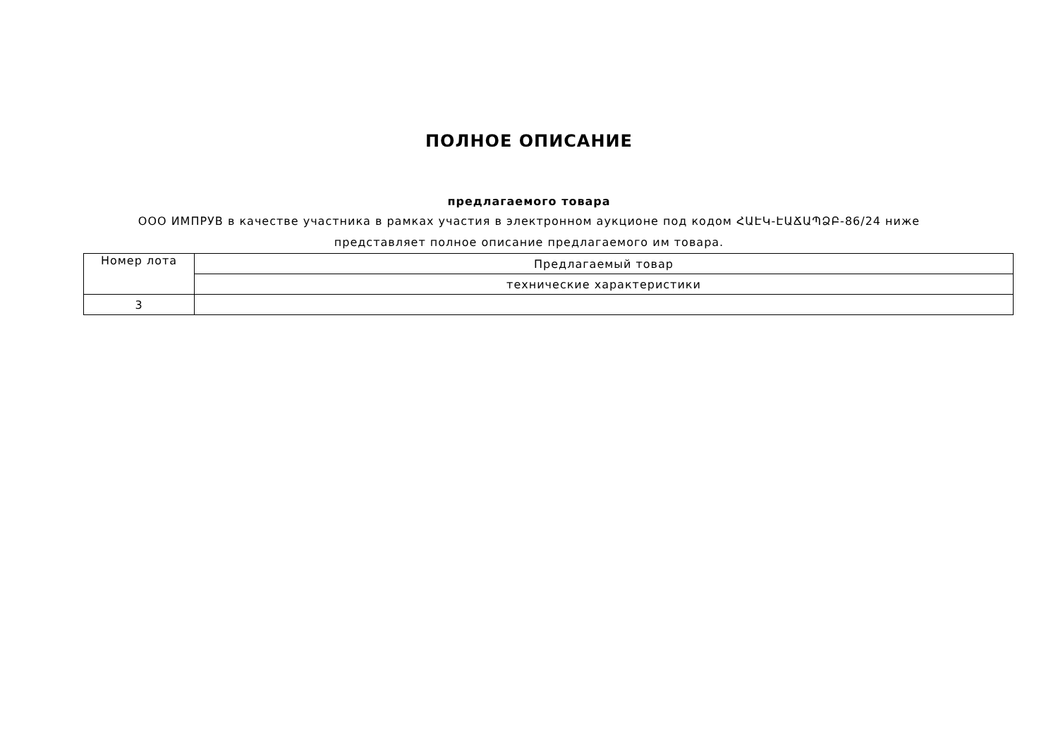ПОЛНОЕ ОПИСАНИЕ
предлагаемого товара
ООО ИМПРУВ в качестве участника в рамках участия в электронном аукционе под кодом ՀԱԷԿ-ԷԱՃԱՊՁԲ-86/24 ниже представляет полное описание предлагаемого им товара.
| Номер лота | Предлагаемый товар |
| | технические характеристики |
| 3 | |